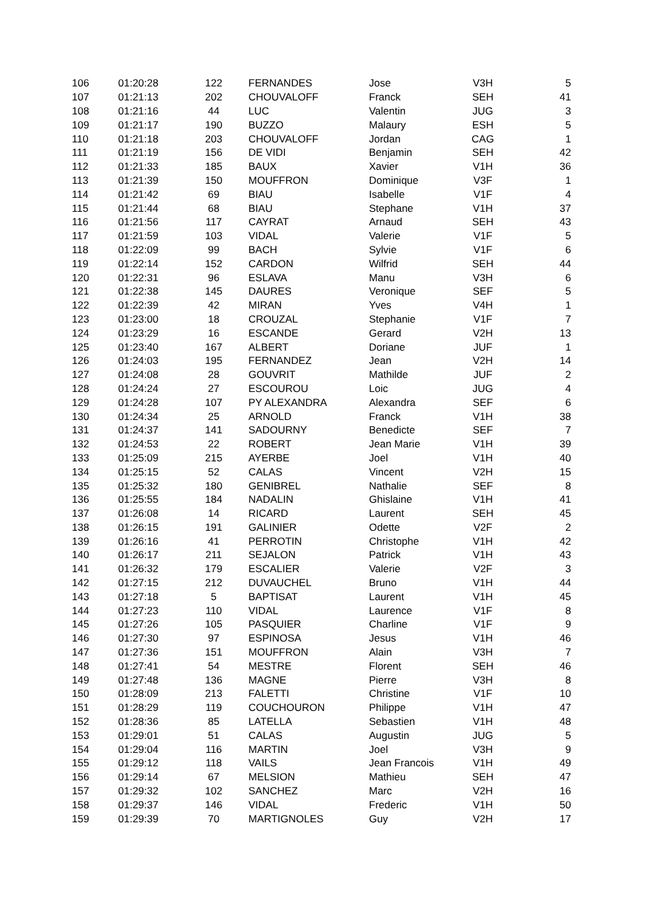| 106 | 01:20:28 | 122 | FERNANDES | Jose | V3H | 5 |
| 107 | 01:21:13 | 202 | CHOUVALOFF | Franck | SEH | 41 |
| 108 | 01:21:16 | 44 | LUC | Valentin | JUG | 3 |
| 109 | 01:21:17 | 190 | BUZZO | Malaury | ESH | 5 |
| 110 | 01:21:18 | 203 | CHOUVALOFF | Jordan | CAG | 1 |
| 111 | 01:21:19 | 156 | DE VIDI | Benjamin | SEH | 42 |
| 112 | 01:21:33 | 185 | BAUX | Xavier | V1H | 36 |
| 113 | 01:21:39 | 150 | MOUFFRON | Dominique | V3F | 1 |
| 114 | 01:21:42 | 69 | BIAU | Isabelle | V1F | 4 |
| 115 | 01:21:44 | 68 | BIAU | Stephane | V1H | 37 |
| 116 | 01:21:56 | 117 | CAYRAT | Arnaud | SEH | 43 |
| 117 | 01:21:59 | 103 | VIDAL | Valerie | V1F | 5 |
| 118 | 01:22:09 | 99 | BACH | Sylvie | V1F | 6 |
| 119 | 01:22:14 | 152 | CARDON | Wilfrid | SEH | 44 |
| 120 | 01:22:31 | 96 | ESLAVA | Manu | V3H | 6 |
| 121 | 01:22:38 | 145 | DAURES | Veronique | SEF | 5 |
| 122 | 01:22:39 | 42 | MIRAN | Yves | V4H | 1 |
| 123 | 01:23:00 | 18 | CROUZAL | Stephanie | V1F | 7 |
| 124 | 01:23:29 | 16 | ESCANDE | Gerard | V2H | 13 |
| 125 | 01:23:40 | 167 | ALBERT | Doriane | JUF | 1 |
| 126 | 01:24:03 | 195 | FERNANDEZ | Jean | V2H | 14 |
| 127 | 01:24:08 | 28 | GOUVRIT | Mathilde | JUF | 2 |
| 128 | 01:24:24 | 27 | ESCOUROU | Loic | JUG | 4 |
| 129 | 01:24:28 | 107 | PY ALEXANDRA | Alexandra | SEF | 6 |
| 130 | 01:24:34 | 25 | ARNOLD | Franck | V1H | 38 |
| 131 | 01:24:37 | 141 | SADOURNY | Benedicte | SEF | 7 |
| 132 | 01:24:53 | 22 | ROBERT | Jean Marie | V1H | 39 |
| 133 | 01:25:09 | 215 | AYERBE | Joel | V1H | 40 |
| 134 | 01:25:15 | 52 | CALAS | Vincent | V2H | 15 |
| 135 | 01:25:32 | 180 | GENIBREL | Nathalie | SEF | 8 |
| 136 | 01:25:55 | 184 | NADALIN | Ghislaine | V1H | 41 |
| 137 | 01:26:08 | 14 | RICARD | Laurent | SEH | 45 |
| 138 | 01:26:15 | 191 | GALINIER | Odette | V2F | 2 |
| 139 | 01:26:16 | 41 | PERROTIN | Christophe | V1H | 42 |
| 140 | 01:26:17 | 211 | SEJALON | Patrick | V1H | 43 |
| 141 | 01:26:32 | 179 | ESCALIER | Valerie | V2F | 3 |
| 142 | 01:27:15 | 212 | DUVAUCHEL | Bruno | V1H | 44 |
| 143 | 01:27:18 | 5 | BAPTISAT | Laurent | V1H | 45 |
| 144 | 01:27:23 | 110 | VIDAL | Laurence | V1F | 8 |
| 145 | 01:27:26 | 105 | PASQUIER | Charline | V1F | 9 |
| 146 | 01:27:30 | 97 | ESPINOSA | Jesus | V1H | 46 |
| 147 | 01:27:36 | 151 | MOUFFRON | Alain | V3H | 7 |
| 148 | 01:27:41 | 54 | MESTRE | Florent | SEH | 46 |
| 149 | 01:27:48 | 136 | MAGNE | Pierre | V3H | 8 |
| 150 | 01:28:09 | 213 | FALETTI | Christine | V1F | 10 |
| 151 | 01:28:29 | 119 | COUCHOURON | Philippe | V1H | 47 |
| 152 | 01:28:36 | 85 | LATELLA | Sebastien | V1H | 48 |
| 153 | 01:29:01 | 51 | CALAS | Augustin | JUG | 5 |
| 154 | 01:29:04 | 116 | MARTIN | Joel | V3H | 9 |
| 155 | 01:29:12 | 118 | VAILS | Jean Francois | V1H | 49 |
| 156 | 01:29:14 | 67 | MELSION | Mathieu | SEH | 47 |
| 157 | 01:29:32 | 102 | SANCHEZ | Marc | V2H | 16 |
| 158 | 01:29:37 | 146 | VIDAL | Frederic | V1H | 50 |
| 159 | 01:29:39 | 70 | MARTIGNOLES | Guy | V2H | 17 |